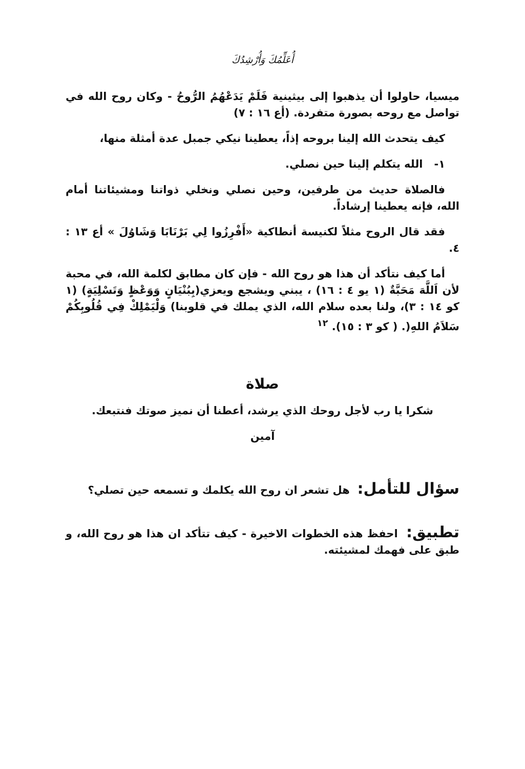أُعَلِّمُكَ وَأُرْشِدُكَ
ميسيا، حاولوا أن يذهبوا إلى بيثينية فَلَمْ يَدَعْهُمُ الرُّوحُ - وكان روح الله في تواصل مع روحه بصورة متفردة. (أع ١٦ : ٧)
كيف يتحدث الله إلينا بروحه إذاً، يعطينا نيكي جمبل عدة أمثلة منها،
١- الله يتكلم إلينا حين نصلي.
فالصلاة حديث من طرفين، وحين نصلي ونخلي ذواتنا ومشيئاتنا أمام الله، فإنه يعطينا إرشاداً.
فقد قال الروح مثلاً لكنيسة أنطاكية «أَفْرِزُوا لِي بَرْنَابَا وَشَاوُلَ » أع ١٣ : ٤.
أما كيف نتأكد أن هذا هو روح الله - فإن كان مطابق لكلمة الله، في محبة لأن اَللَّهَ مَحَبَّةٌ (١ يو ٤ : ١٦) ، يبني ويشجع ويعزي(بِبُنْيَانٍ وَوَعْظٍ وَتَسْلِيَةٍ) (١ كو ١٤ : ٣)، ولنا بعده سلام الله، الذي يملك في قلوبنا) وَلْيَمْلِكْ فِي قُلُوبِكُمْ سَلاَمُ اللهِ(. ( كو ٣ : ١٥). <sup>١٢</sup>
صلاة
شكرا يا رب لأجل روحك الذي يرشد، أعطنا أن نميز صوتك فنتبعك.
آمين
سؤال للتأمل: هل تشعر ان روح الله يكلمك و تسمعه حين تصلي؟
تطبيق: احفظ هذه الخطوات الاخيرة - كيف تتأكد ان هذا هو روح الله، و طبق على فهمك لمشيئته.